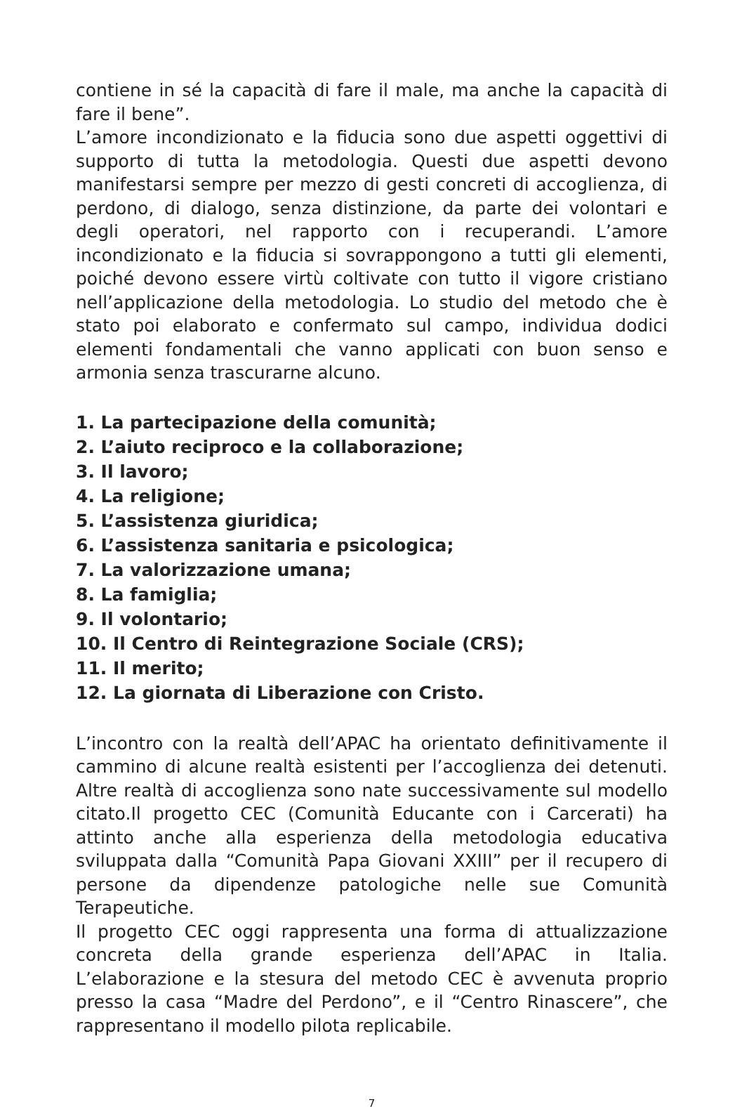contiene in sé la capacità di fare il male, ma anche la capacità di fare il bene”.
L’amore incondizionato e la fiducia sono due aspetti oggettivi di supporto di tutta la metodologia. Questi due aspetti devono manifestarsi sempre per mezzo di gesti concreti di accoglienza, di perdono, di dialogo, senza distinzione, da parte dei volontari e degli operatori, nel rapporto con i recuperandi. L’amore incondizionato e la fiducia si sovrappongono a tutti gli elementi, poiché devono essere virtù coltivate con tutto il vigore cristiano nell’applicazione della metodologia. Lo studio del metodo che è stato poi elaborato e confermato sul campo, individua dodici elementi fondamentali che vanno applicati con buon senso e armonia senza trascurarne alcuno.
1. La partecipazione della comunità;
2. L’aiuto reciproco e la collaborazione;
3. Il lavoro;
4. La religione;
5. L’assistenza giuridica;
6. L’assistenza sanitaria e psicologica;
7. La valorizzazione umana;
8. La famiglia;
9. Il volontario;
10. Il Centro di Reintegrazione Sociale (CRS);
11. Il merito;
12. La giornata di Liberazione con Cristo.
L’incontro con la realtà dell’APAC ha orientato definitivamente il cammino di alcune realtà esistenti per l’accoglienza dei detenuti. Altre realtà di accoglienza sono nate successivamente sul modello citato.Il progetto CEC (Comunità Educante con i Carcerati) ha attinto anche alla esperienza della metodologia educativa sviluppata dalla “Comunità Papa Giovani XXIII” per il recupero di persone da dipendenze patologiche nelle sue Comunità Terapeutiche.
Il progetto CEC oggi rappresenta una forma di attualizzazione concreta della grande esperienza dell’APAC in Italia. L’elaborazione e la stesura del metodo CEC è avvenuta proprio presso la casa “Madre del Perdono”, e il “Centro Rinascere”, che rappresentano il modello pilota replicabile.
7